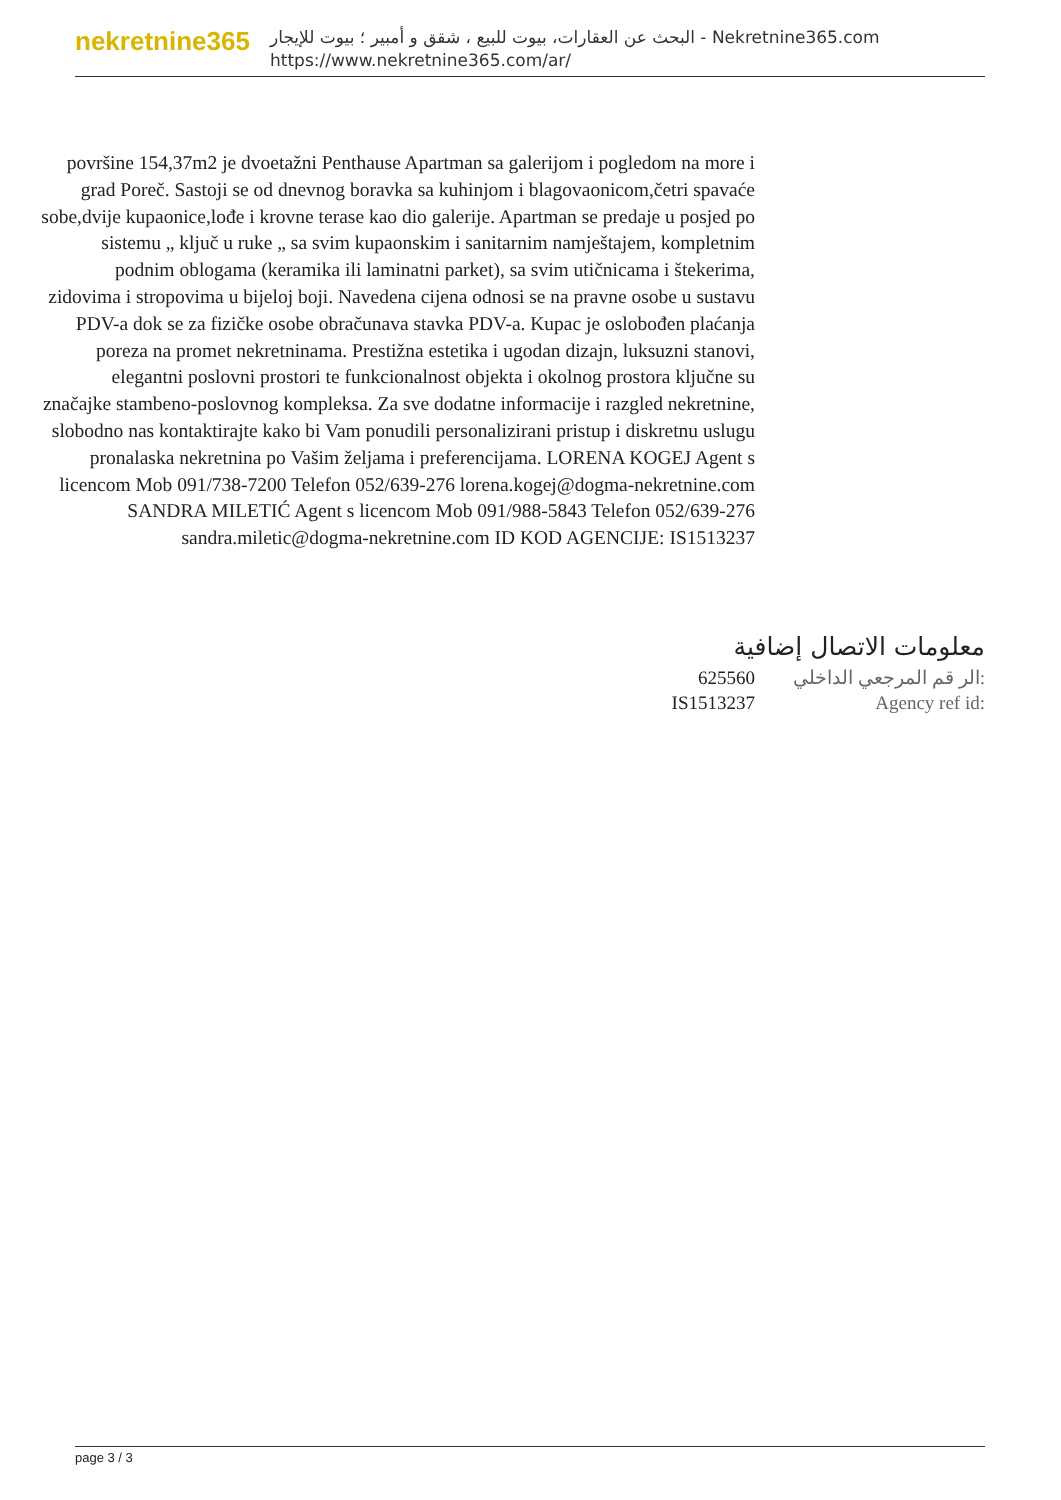nekretnine365
البحث عن العقارات، بيوت للبيع ، شقق و أمبير ؛ بيوت للإيجار - Nekretnine365.com
https://www.nekretnine365.com/ar/
površine 154,37m2 je dvoetažni Penthause Apartman sa galerijom i pogledom na more i grad Poreč. Sastoji se od dnevnog boravka sa kuhinjom i blagovaonicom,četri spavaće sobe,dvije kupaonice,lođe i krovne terase kao dio galerije. Apartman se predaje u posjed po sistemu „ ključ u ruke „ sa svim kupaonskim i sanitarnim namještajem, kompletnim podnim oblogama (keramika ili laminatni parket), sa svim utičnicama i štekerima, zidovima i stropovima u bijeloj boji. Navedena cijena odnosi se na pravne osobe u sustavu PDV-a dok se za fizičke osobe obračunava stavka PDV-a. Kupac je oslobođen plaćanja poreza na promet nekretninama. Prestižna estetika i ugodan dizajn, luksuzni stanovi, elegantni poslovni prostori te funkcionalnost objekta i okolnog prostora ključne su značajke stambeno-poslovnog kompleksa. Za sve dodatne informacije i razgled nekretnine, slobodno nas kontaktirajte kako bi Vam ponudili personalizirani pristup i diskretnu uslugu pronalaska nekretnina po Vašim željama i preferencijama. LORENA KOGEJ Agent s licencom Mob 091/738-7200 Telefon 052/639-276 lorena.kogej@dogma-nekretnine.com SANDRA MILETIĆ Agent s licencom Mob 091/988-5843 Telefon 052/639-276 sandra.miletic@dogma-nekretnine.com ID KOD AGENCIJE: IS1513237
معلومات الاتصال إضافية
625560 الر قم المرجعي الداخلي:
IS1513237 Agency ref id:
page 3 / 3